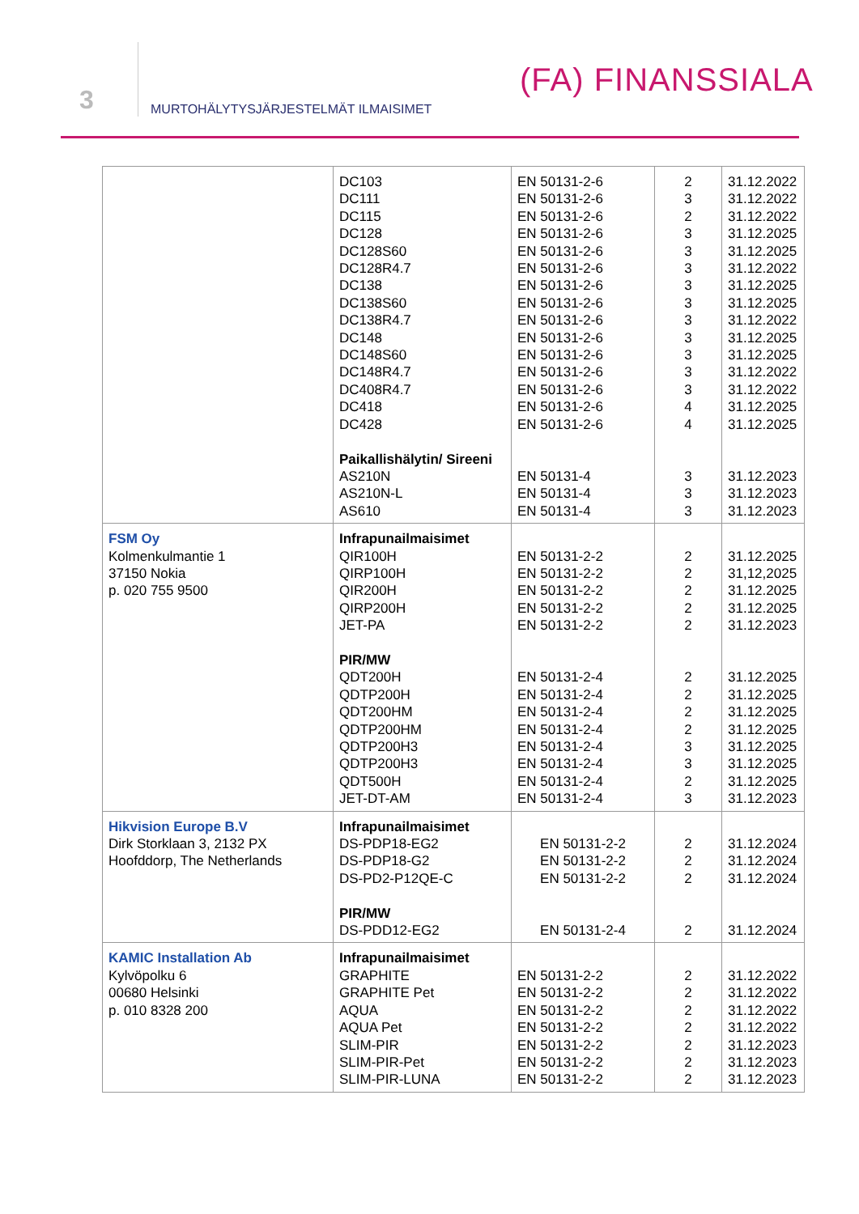3
MURTOHÄLYTYSJÄRJESTELMÄT ILMAISIMET
(FA) FINANSSIALA
| | DC103 DC111 DC115 DC128 DC128S60 DC128R4.7 DC138 DC138S60 DC138R4.7 DC148 DC148S60 DC148R4.7 DC408R4.7 DC418 DC428 Paikallishälytin/ Sireeni AS210N AS210N-L AS610 | EN 50131-2-6 EN 50131-2-6 EN 50131-2-6 EN 50131-2-6 EN 50131-2-6 EN 50131-2-6 EN 50131-2-6 EN 50131-2-6 EN 50131-2-6 EN 50131-2-6 EN 50131-2-6 EN 50131-2-6 EN 50131-2-6 EN 50131-2-6 EN 50131-2-6 EN 50131-4 EN 50131-4 EN 50131-4 | 2 3 2 3 3 3 3 3 3 3 3 3 3 4 4 3 3 3 | 31.12.2022 31.12.2022 31.12.2022 31.12.2025 31.12.2025 31.12.2022 31.12.2025 31.12.2025 31.12.2022 31.12.2025 31.12.2025 31.12.2022 31.12.2022 31.12.2025 31.12.2025 31.12.2023 31.12.2023 31.12.2023 |
| FSM Oy Kolmenkulmantie 1 37150 Nokia p. 020 755 9500 | Infrapunailmaisimet QIR100H QIRP100H QIR200H QIRP200H JET-PA PIR/MW QDT200H QDTP200H QDT200HM QDTP200HM QDTP200H3 QDTP200H3 QDT500H JET-DT-AM | EN 50131-2-2 EN 50131-2-2 EN 50131-2-2 EN 50131-2-2 EN 50131-2-2 EN 50131-2-4 EN 50131-2-4 EN 50131-2-4 EN 50131-2-4 EN 50131-2-4 EN 50131-2-4 EN 50131-2-4 EN 50131-2-4 | 2 2 2 2 2 2 2 2 2 3 3 2 3 | 31.12.2025 31,12,2025 31.12.2025 31.12.2025 31.12.2023 31.12.2025 31.12.2025 31.12.2025 31.12.2025 31.12.2025 31.12.2025 31.12.2025 31.12.2023 |
| Hikvision Europe B.V Dirk Storklaan 3, 2132 PX Hoofddorp, The Netherlands | Infrapunailmaisimet DS-PDP18-EG2 DS-PDP18-G2 DS-PD2-P12QE-C PIR/MW DS-PDD12-EG2 | EN 50131-2-2 EN 50131-2-2 EN 50131-2-2 EN 50131-2-4 | 2 2 2 2 | 31.12.2024 31.12.2024 31.12.2024 31.12.2024 |
| KAMIC Installation Ab Kylvöpolku 6 00680 Helsinki p. 010 8328 200 | Infrapunailmaisimet GRAPHITE GRAPHITE Pet AQUA AQUA Pet SLIM-PIR SLIM-PIR-Pet SLIM-PIR-LUNA | EN 50131-2-2 EN 50131-2-2 EN 50131-2-2 EN 50131-2-2 EN 50131-2-2 EN 50131-2-2 EN 50131-2-2 | 2 2 2 2 2 2 2 | 31.12.2022 31.12.2022 31.12.2022 31.12.2022 31.12.2023 31.12.2023 31.12.2023 |